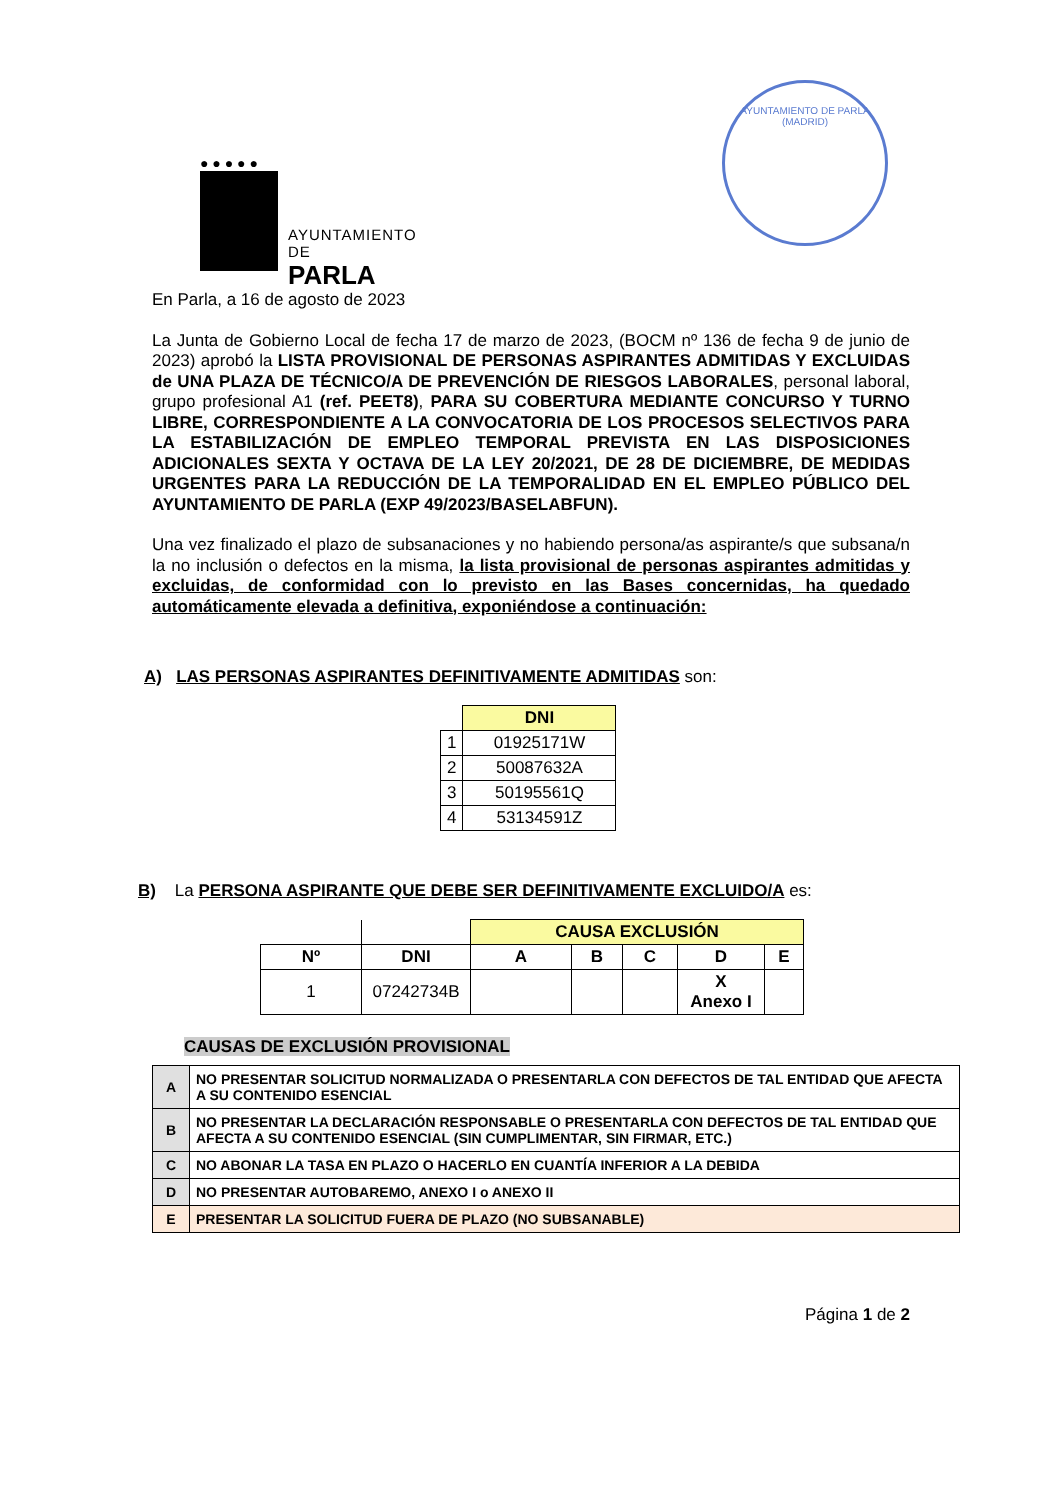● ● ● ● ●
AYUNTAMIENTO DE
PARLA
AYUNTAMIENTO DE PARLA (MADRID)
En Parla, a 16 de agosto de 2023
La Junta de Gobierno Local de fecha 17 de marzo de 2023, (BOCM nº 136 de fecha 9 de junio de 2023) aprobó la LISTA PROVISIONAL DE PERSONAS ASPIRANTES ADMITIDAS Y EXCLUIDAS de UNA PLAZA DE TÉCNICO/A DE PREVENCIÓN DE RIESGOS LABORALES, personal laboral, grupo profesional A1 (ref. PEET8), PARA SU COBERTURA MEDIANTE CONCURSO Y TURNO LIBRE, CORRESPONDIENTE A LA CONVOCATORIA DE LOS PROCESOS SELECTIVOS PARA LA ESTABILIZACIÓN DE EMPLEO TEMPORAL PREVISTA EN LAS DISPOSICIONES ADICIONALES SEXTA Y OCTAVA DE LA LEY 20/2021, DE 28 DE DICIEMBRE, DE MEDIDAS URGENTES PARA LA REDUCCIÓN DE LA TEMPORALIDAD EN EL EMPLEO PÚBLICO DEL AYUNTAMIENTO DE PARLA (EXP 49/2023/BASELABFUN).
Una vez finalizado el plazo de subsanaciones y no habiendo persona/as aspirante/s que subsana/n la no inclusión o defectos en la misma, la lista provisional de personas aspirantes admitidas y excluidas, de conformidad con lo previsto en las Bases concernidas, ha quedado automáticamente elevada a definitiva, exponiéndose a continuación:
A) LAS PERSONAS ASPIRANTES DEFINITIVAMENTE ADMITIDAS son:
| | DNI |
| 1 | 01925171W |
| 2 | 50087632A |
| 3 | 50195561Q |
| 4 | 53134591Z |
B) La PERSONA ASPIRANTE QUE DEBE SER DEFINITIVAMENTE EXCLUIDO/A es:
| | | CAUSA EXCLUSIÓN | | | | |
| Nº | DNI | A | B | C | D | E |
| 1 | 07242734B | | | | X Anexo I | |
CAUSAS DE EXCLUSIÓN PROVISIONAL
| A | NO PRESENTAR SOLICITUD NORMALIZADA O PRESENTARLA CON DEFECTOS DE TAL ENTIDAD QUE AFECTA A SU CONTENIDO ESENCIAL |
| B | NO PRESENTAR LA DECLARACIÓN RESPONSABLE O PRESENTARLA CON DEFECTOS DE TAL ENTIDAD QUE AFECTA A SU CONTENIDO ESENCIAL (SIN CUMPLIMENTAR, SIN FIRMAR, ETC.) |
| C | NO ABONAR LA TASA EN PLAZO O HACERLO EN CUANTÍA INFERIOR A LA DEBIDA |
| D | NO PRESENTAR AUTOBAREMO, ANEXO I o ANEXO II |
| E | PRESENTAR LA SOLICITUD FUERA DE PLAZO (NO SUBSANABLE) |
Página 1 de 2